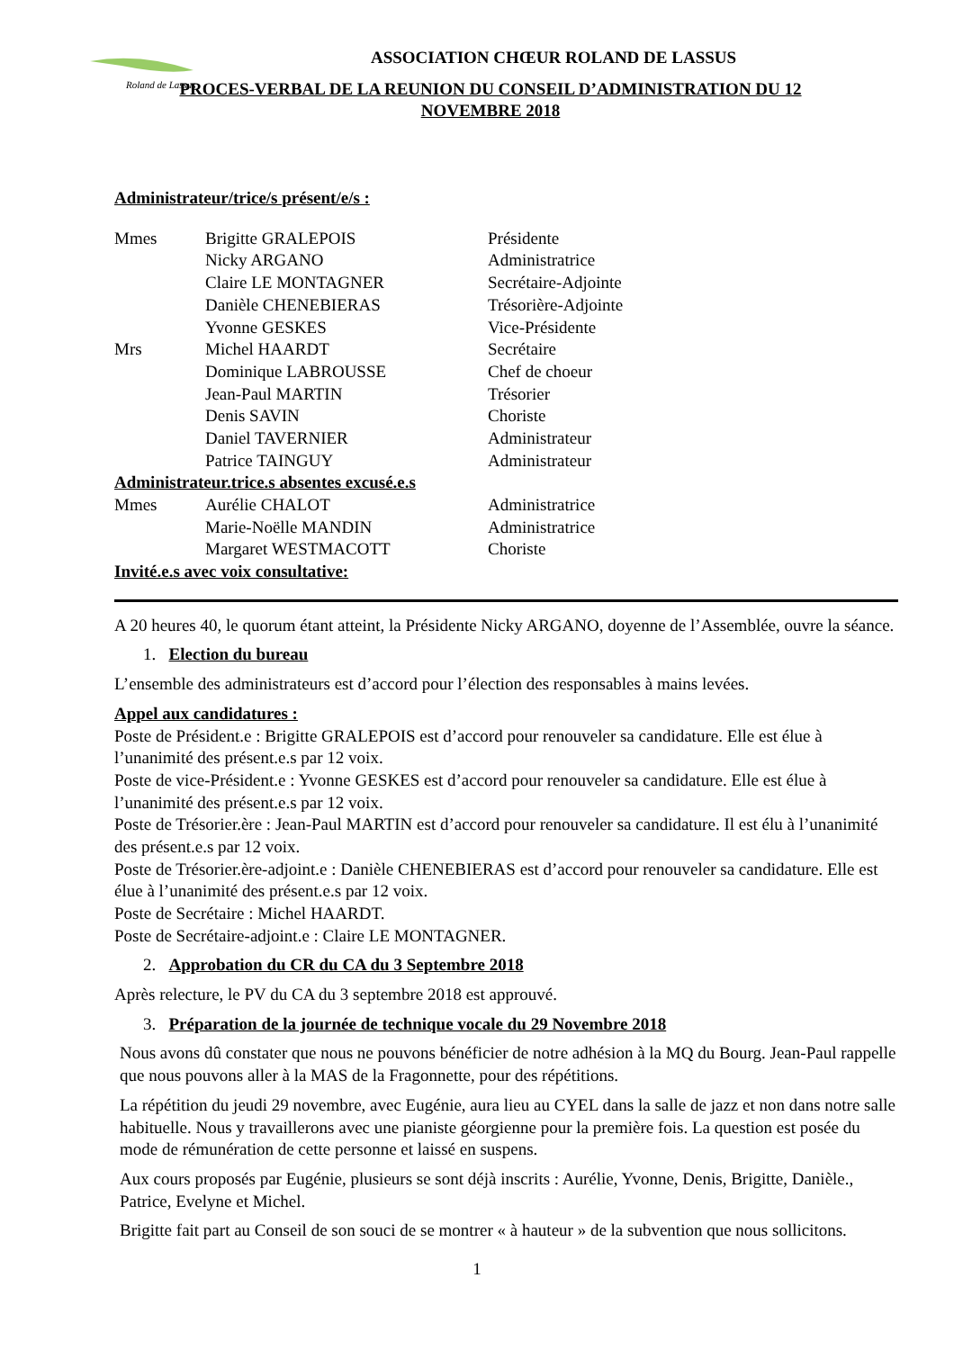Roland de Lassus
ASSOCIATION CHŒUR ROLAND DE LASSUS
PROCES-VERBAL DE LA REUNION DU CONSEIL D’ADMINISTRATION DU 12 NOVEMBRE 2018
Administrateur/trice/s présent/e/s :
| Mmes | Brigitte GRALEPOIS | Présidente |
| | Nicky ARGANO | Administratrice |
| | Claire LE MONTAGNER | Secrétaire-Adjointe |
| | Danièle CHENEBIERAS | Trésorière-Adjointe |
| | Yvonne GESKES | Vice-Présidente |
| Mrs | Michel HAARDT | Secrétaire |
| | Dominique LABROUSSE | Chef de choeur |
| | Jean-Paul MARTIN | Trésorier |
| | Denis SAVIN | Choriste |
| | Daniel TAVERNIER | Administrateur |
| | Patrice TAINGUY | Administrateur |
| Administrateur.trice.s absentes excusé.e.s | | |
| Mmes | Aurélie CHALOT | Administratrice |
| | Marie-Noëlle MANDIN | Administratrice |
| | Margaret WESTMACOTT | Choriste |
| Invité.e.s avec voix consultative: | | |
A 20 heures 40, le quorum étant atteint, la Présidente Nicky ARGANO, doyenne de l’Assemblée, ouvre la séance.
1. Election du bureau
L’ensemble des administrateurs est d’accord pour l’élection des responsables à mains levées.
Appel aux candidatures :
Poste de Président.e : Brigitte GRALEPOIS est d’accord pour renouveler sa candidature. Elle est élue à l’unanimité des présent.e.s par 12 voix.
Poste de vice-Président.e : Yvonne GESKES est d’accord pour renouveler sa candidature. Elle est élue à l’unanimité des présent.e.s par 12 voix.
Poste de Trésorier.ère : Jean-Paul MARTIN est d’accord pour renouveler sa candidature. Il est élu à l’unanimité des présent.e.s par 12 voix.
Poste de Trésorier.ère-adjoint.e : Danièle CHENEBIERAS est d’accord pour renouveler sa candidature. Elle est élue à l’unanimité des présent.e.s par 12 voix.
Poste de Secrétaire : Michel HAARDT.
Poste de Secrétaire-adjoint.e : Claire LE MONTAGNER.
2. Approbation du CR du CA du 3 Septembre 2018
Après relecture, le PV du CA du 3 septembre 2018 est approuvé.
3. Préparation de la journée de technique vocale du 29 Novembre 2018
Nous avons dû constater que nous ne pouvons bénéficier de notre adhésion à la MQ du Bourg. Jean-Paul rappelle que nous pouvons aller à la MAS de la Fragonnette, pour des répétitions.
La répétition du jeudi 29 novembre, avec Eugénie, aura lieu au CYEL dans la salle de jazz et non dans notre salle habituelle. Nous y travaillerons avec une pianiste géorgienne pour la première fois. La question est posée du mode de rémunération de cette personne et laissé en suspens.
Aux cours proposés par Eugénie, plusieurs se sont déjà inscrits : Aurélie, Yvonne, Denis, Brigitte, Danièle., Patrice, Evelyne et Michel.
Brigitte fait part au Conseil de son souci de se montrer « à hauteur » de la subvention que nous sollicitons.
1